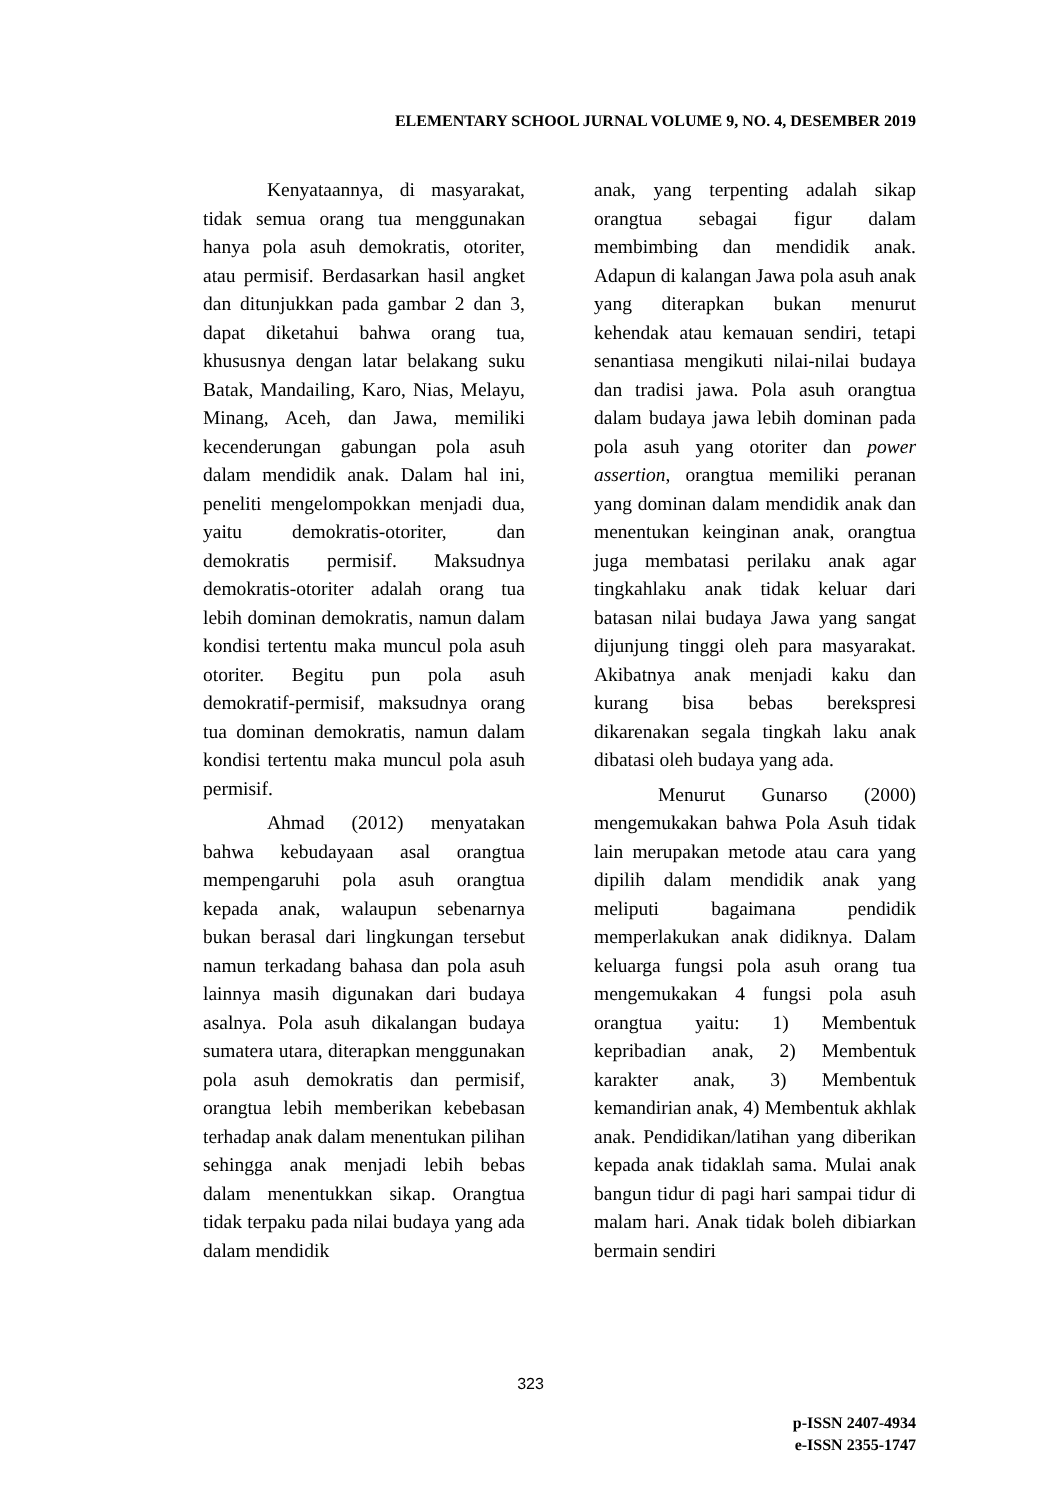ELEMENTARY SCHOOL JURNAL VOLUME 9, NO. 4, DESEMBER 2019
Kenyataannya, di masyarakat, tidak semua orang tua menggunakan hanya pola asuh demokratis, otoriter, atau permisif. Berdasarkan hasil angket dan ditunjukkan pada gambar 2 dan 3, dapat diketahui bahwa orang tua, khususnya dengan latar belakang suku Batak, Mandailing, Karo, Nias, Melayu, Minang, Aceh, dan Jawa, memiliki kecenderungan gabungan pola asuh dalam mendidik anak. Dalam hal ini, peneliti mengelompokkan menjadi dua, yaitu demokratis-otoriter, dan demokratis permisif. Maksudnya demokratis-otoriter adalah orang tua lebih dominan demokratis, namun dalam kondisi tertentu maka muncul pola asuh otoriter. Begitu pun pola asuh demokratif-permisif, maksudnya orang tua dominan demokratis, namun dalam kondisi tertentu maka muncul pola asuh permisif.
Ahmad (2012) menyatakan bahwa kebudayaan asal orangtua mempengaruhi pola asuh orangtua kepada anak, walaupun sebenarnya bukan berasal dari lingkungan tersebut namun terkadang bahasa dan pola asuh lainnya masih digunakan dari budaya asalnya. Pola asuh dikalangan budaya sumatera utara, diterapkan menggunakan pola asuh demokratis dan permisif, orangtua lebih memberikan kebebasan terhadap anak dalam menentukan pilihan sehingga anak menjadi lebih bebas dalam menentukkan sikap. Orangtua tidak terpaku pada nilai budaya yang ada dalam mendidik
anak, yang terpenting adalah sikap orangtua sebagai figur dalam membimbing dan mendidik anak. Adapun di kalangan Jawa pola asuh anak yang diterapkan bukan menurut kehendak atau kemauan sendiri, tetapi senantiasa mengikuti nilai-nilai budaya dan tradisi jawa. Pola asuh orangtua dalam budaya jawa lebih dominan pada pola asuh yang otoriter dan power assertion, orangtua memiliki peranan yang dominan dalam mendidik anak dan menentukan keinginan anak, orangtua juga membatasi perilaku anak agar tingkahlaku anak tidak keluar dari batasan nilai budaya Jawa yang sangat dijunjung tinggi oleh para masyarakat. Akibatnya anak menjadi kaku dan kurang bisa bebas berekspresi dikarenakan segala tingkah laku anak dibatasi oleh budaya yang ada.
Menurut Gunarso (2000) mengemukakan bahwa Pola Asuh tidak lain merupakan metode atau cara yang dipilih dalam mendidik anak yang meliputi bagaimana pendidik memperlakukan anak didiknya. Dalam keluarga fungsi pola asuh orang tua mengemukakan 4 fungsi pola asuh orangtua yaitu: 1) Membentuk kepribadian anak, 2) Membentuk karakter anak, 3) Membentuk kemandirian anak, 4) Membentuk akhlak anak. Pendidikan/latihan yang diberikan kepada anak tidaklah sama. Mulai anak bangun tidur di pagi hari sampai tidur di malam hari. Anak tidak boleh dibiarkan bermain sendiri
323
p-ISSN 2407-4934
e-ISSN 2355-1747